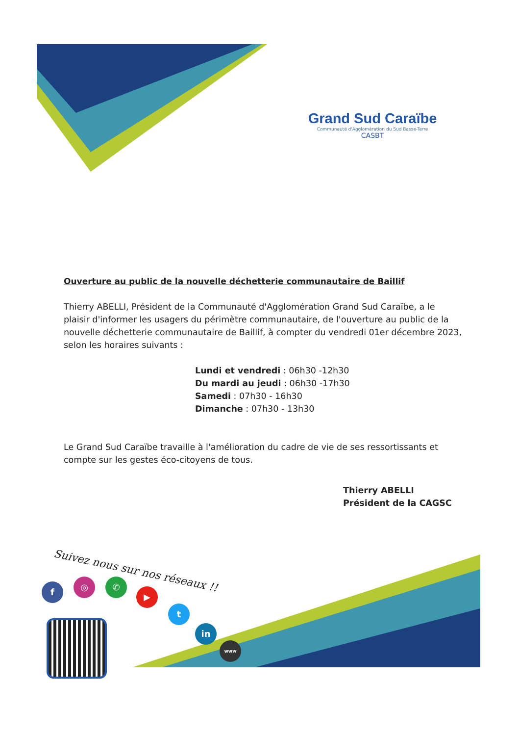Grand Sud Caraïbe
Communauté d'Agglomération du Sud Basse-Terre
CASBT
Ouverture au public de la nouvelle déchetterie communautaire de Baillif
Thierry ABELLI, Président de la Communauté d'Agglomération Grand Sud Caraïbe, a le plaisir d'informer les usagers du périmètre communautaire, de l'ouverture au public de la nouvelle déchetterie communautaire de Baillif, à compter du vendredi 01er décembre 2023, selon les horaires suivants :
Lundi et vendredi : 06h30 -12h30
Du mardi au jeudi : 06h30 -17h30
Samedi : 07h30 - 16h30
Dimanche : 07h30 - 13h30
Le Grand Sud Caraïbe travaille à l'amélioration du cadre de vie de ses ressortissants et compte sur les gestes éco-citoyens de tous.
Thierry ABELLI
Président de la CAGSC
Suivez nous sur nos réseaux !!
f ◎ ✆
▶
t
in
www